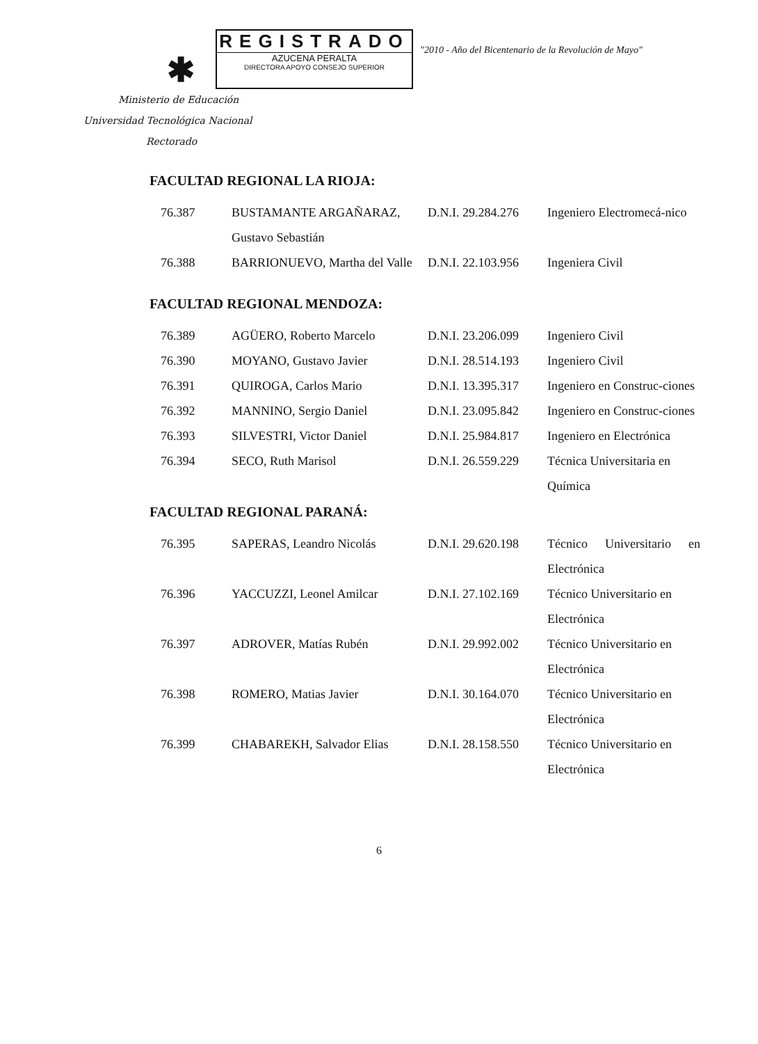✱
REGISTRADO
AZUCENA PERALTA
DIRECTORA APOYO CONSEJO SUPERIOR
"2010 - Año del Bicentenario de la Revolución de Mayo"
Ministerio de Educación
Universidad Tecnológica Nacional
Rectorado
FACULTAD REGIONAL LA RIOJA:
| 76.387 | BUSTAMANTE ARGAÑARAZ, Gustavo Sebastián | D.N.I. 29.284.276 | Ingeniero Electromecá-nico |
| 76.388 | BARRIONUEVO, Martha del Valle | D.N.I. 22.103.956 | Ingeniera Civil |
FACULTAD REGIONAL MENDOZA:
| 76.389 | AGÜERO, Roberto Marcelo | D.N.I. 23.206.099 | Ingeniero Civil |
| 76.390 | MOYANO, Gustavo Javier | D.N.I. 28.514.193 | Ingeniero Civil |
| 76.391 | QUIROGA, Carlos Mario | D.N.I. 13.395.317 | Ingeniero en Construc-ciones |
| 76.392 | MANNINO, Sergio Daniel | D.N.I. 23.095.842 | Ingeniero en Construc-ciones |
| 76.393 | SILVESTRI, Victor Daniel | D.N.I. 25.984.817 | Ingeniero en Electrónica |
| 76.394 | SECO, Ruth Marisol | D.N.I. 26.559.229 | Técnica Universitaria en Química |
FACULTAD REGIONAL PARANÁ:
| 76.395 | SAPERAS, Leandro Nicolás | D.N.I. 29.620.198 | Técnico Universitario en Electrónica |
| 76.396 | YACCUZZI, Leonel Amilcar | D.N.I. 27.102.169 | Técnico Universitario en Electrónica |
| 76.397 | ADROVER, Matías Rubén | D.N.I. 29.992.002 | Técnico Universitario en Electrónica |
| 76.398 | ROMERO, Matias Javier | D.N.I. 30.164.070 | Técnico Universitario en Electrónica |
| 76.399 | CHABAREKH, Salvador Elias | D.N.I. 28.158.550 | Técnico Universitario en Electrónica |
6